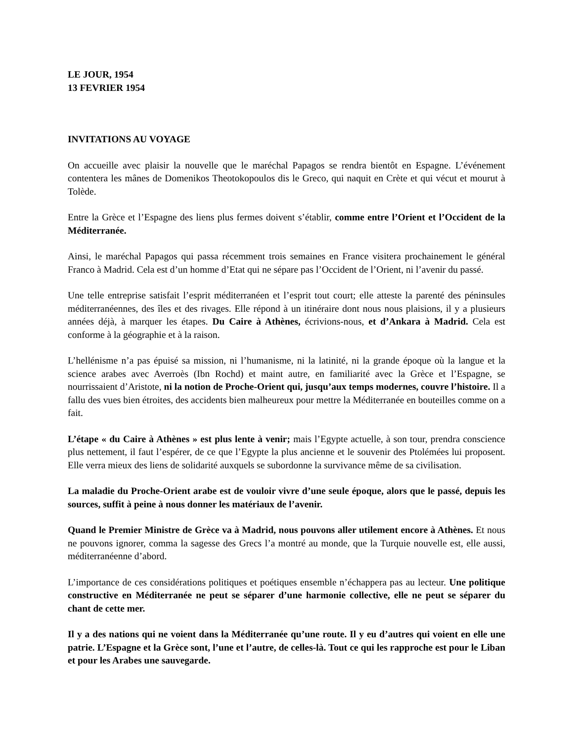LE JOUR, 1954
13 FEVRIER 1954
INVITATIONS AU VOYAGE
On accueille avec plaisir la nouvelle que le maréchal Papagos se rendra bientôt en Espagne. L’événement contentera les mânes de Domenikos Theotokopoulos dis le Greco, qui naquit en Crète et qui vécut et mourut à Tolède.
Entre la Grèce et l’Espagne des liens plus fermes doivent s’établir, comme entre l’Orient et l’Occident de la Méditerranée.
Ainsi, le maréchal Papagos qui passa récemment trois semaines en France visitera prochainement le général Franco à Madrid. Cela est d’un homme d’Etat qui ne sépare pas l’Occident de l’Orient, ni l’avenir du passé.
Une telle entreprise satisfait l’esprit méditerranéen et l’esprit tout court; elle atteste la parenté des péninsules méditerranéennes, des îles et des rivages. Elle répond à un itinéraire dont nous nous plaisions, il y a plusieurs années déjà, à marquer les étapes. Du Caire à Athènes, écrivions-nous, et d’Ankara à Madrid. Cela est conforme à la géographie et à la raison.
L’hellénisme n’a pas épuisé sa mission, ni l’humanisme, ni la latinité, ni la grande époque où la langue et la science arabes avec Averroès (Ibn Rochd) et maint autre, en familiarité avec la Grèce et l’Espagne, se nourrissaient d’Aristote, ni la notion de Proche-Orient qui, jusqu’aux temps modernes, couvre l’histoire. Il a fallu des vues bien étroites, des accidents bien malheureux pour mettre la Méditerranée en bouteilles comme on a fait.
L’étape « du Caire à Athènes » est plus lente à venir; mais l’Egypte actuelle, à son tour, prendra conscience plus nettement, il faut l’espérer, de ce que l’Egypte la plus ancienne et le souvenir des Ptolémées lui proposent. Elle verra mieux des liens de solidarité auxquels se subordonne la survivance même de sa civilisation.
La maladie du Proche-Orient arabe est de vouloir vivre d’une seule époque, alors que le passé, depuis les sources, suffit à peine à nous donner les matériaux de l’avenir.
Quand le Premier Ministre de Grèce va à Madrid, nous pouvons aller utilement encore à Athènes. Et nous ne pouvons ignorer, comma la sagesse des Grecs l’a montré au monde, que la Turquie nouvelle est, elle aussi, méditerranéenne d’abord.
L’importance de ces considérations politiques et poétiques ensemble n’échappera pas au lecteur. Une politique constructive en Méditerranée ne peut se séparer d’une harmonie collective, elle ne peut se séparer du chant de cette mer.
Il y a des nations qui ne voient dans la Méditerranée qu’une route. Il y eu d’autres qui voient en elle une patrie. L’Espagne et la Grèce sont, l’une et l’autre, de celles-là. Tout ce qui les rapproche est pour le Liban et pour les Arabes une sauvegarde.